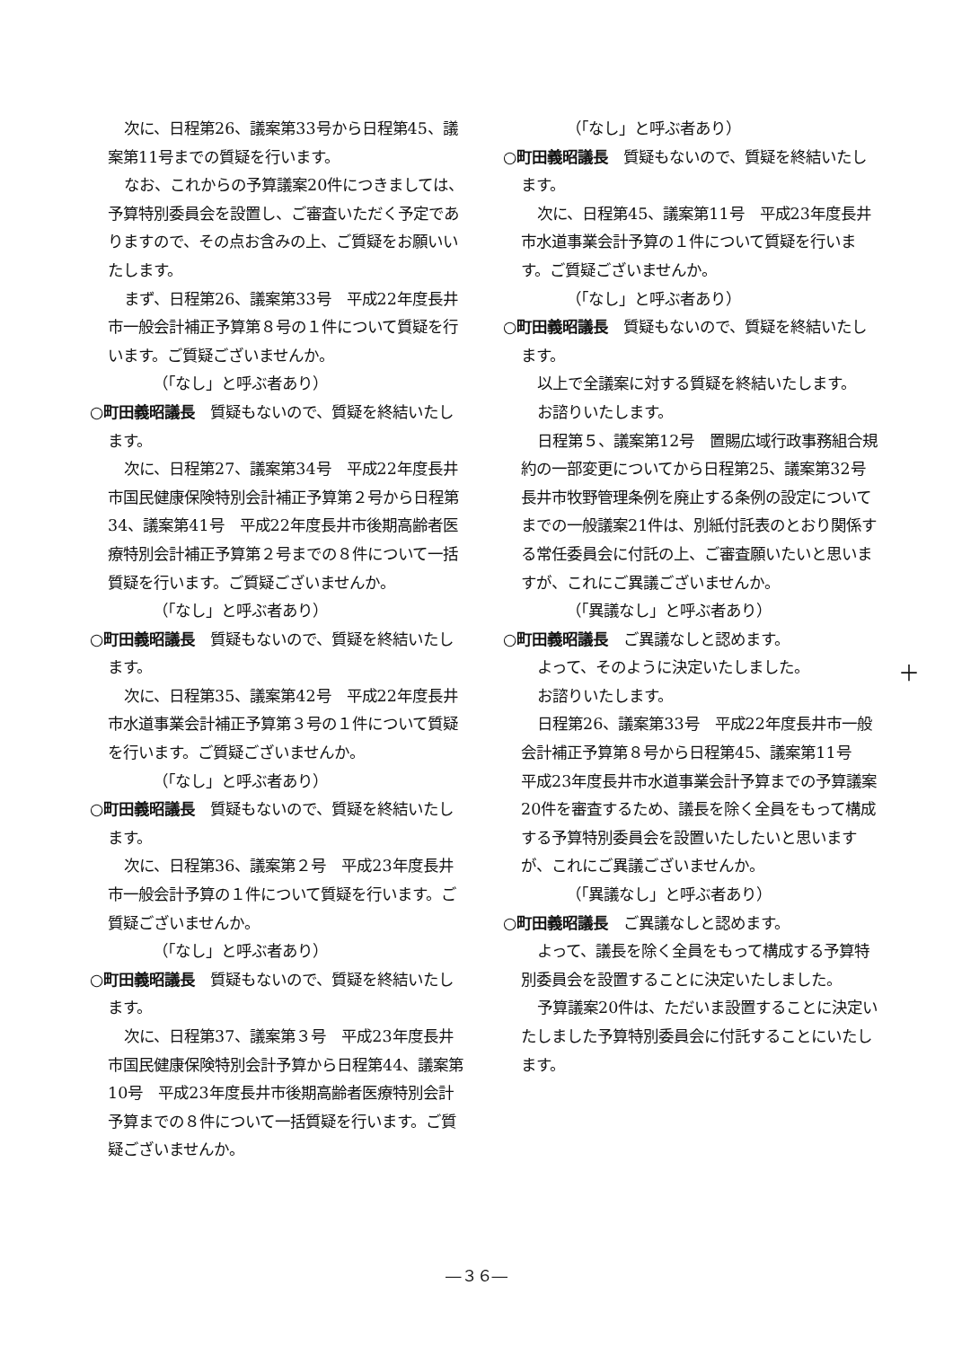次に、日程第26、議案第33号から日程第45、議案第11号までの質疑を行います。
なお、これからの予算議案20件につきましては、予算特別委員会を設置し、ご審査いただく予定でありますので、その点お含みの上、ご質疑をお願いいたします。
まず、日程第26、議案第33号　平成22年度長井市一般会計補正予算第８号の１件について質疑を行います。ご質疑ございませんか。
（「なし」と呼ぶ者あり）
○町田義昭議長　質疑もないので、質疑を終結いたします。
次に、日程第27、議案第34号　平成22年度長井市国民健康保険特別会計補正予算第２号から日程第34、議案第41号　平成22年度長井市後期高齢者医療特別会計補正予算第２号までの８件について一括質疑を行います。ご質疑ございませんか。
（「なし」と呼ぶ者あり）
○町田義昭議長　質疑もないので、質疑を終結いたします。
次に、日程第35、議案第42号　平成22年度長井市水道事業会計補正予算第３号の１件について質疑を行います。ご質疑ございませんか。
（「なし」と呼ぶ者あり）
○町田義昭議長　質疑もないので、質疑を終結いたします。
次に、日程第36、議案第２号　平成23年度長井市一般会計予算の１件について質疑を行います。ご質疑ございませんか。
（「なし」と呼ぶ者あり）
○町田義昭議長　質疑もないので、質疑を終結いたします。
次に、日程第37、議案第３号　平成23年度長井市国民健康保険特別会計予算から日程第44、議案第10号　平成23年度長井市後期高齢者医療特別会計予算までの８件について一括質疑を行います。ご質疑ございませんか。
（「なし」と呼ぶ者あり）
○町田義昭議長　質疑もないので、質疑を終結いたします。
次に、日程第45、議案第11号　平成23年度長井市水道事業会計予算の１件について質疑を行います。ご質疑ございませんか。
（「なし」と呼ぶ者あり）
○町田義昭議長　質疑もないので、質疑を終結いたします。
以上で全議案に対する質疑を終結いたします。
お諮りいたします。
日程第５、議案第12号　置賜広域行政事務組合規約の一部変更についてから日程第25、議案第32号　長井市牧野管理条例を廃止する条例の設定についてまでの一般議案21件は、別紙付託表のとおり関係する常任委員会に付託の上、ご審査願いたいと思いますが、これにご異議ございませんか。
（「異議なし」と呼ぶ者あり）
○町田義昭議長　ご異議なしと認めます。
よって、そのように決定いたしました。
お諮りいたします。
日程第26、議案第33号　平成22年度長井市一般会計補正予算第８号から日程第45、議案第11号　平成23年度長井市水道事業会計予算までの予算議案20件を審査するため、議長を除く全員をもって構成する予算特別委員会を設置いたしたいと思いますが、これにご異議ございませんか。
（「異議なし」と呼ぶ者あり）
○町田義昭議長　ご異議なしと認めます。
よって、議長を除く全員をもって構成する予算特別委員会を設置することに決定いたしました。
予算議案20件は、ただいま設置することに決定いたしました予算特別委員会に付託することにいたします。
＋
―３６―